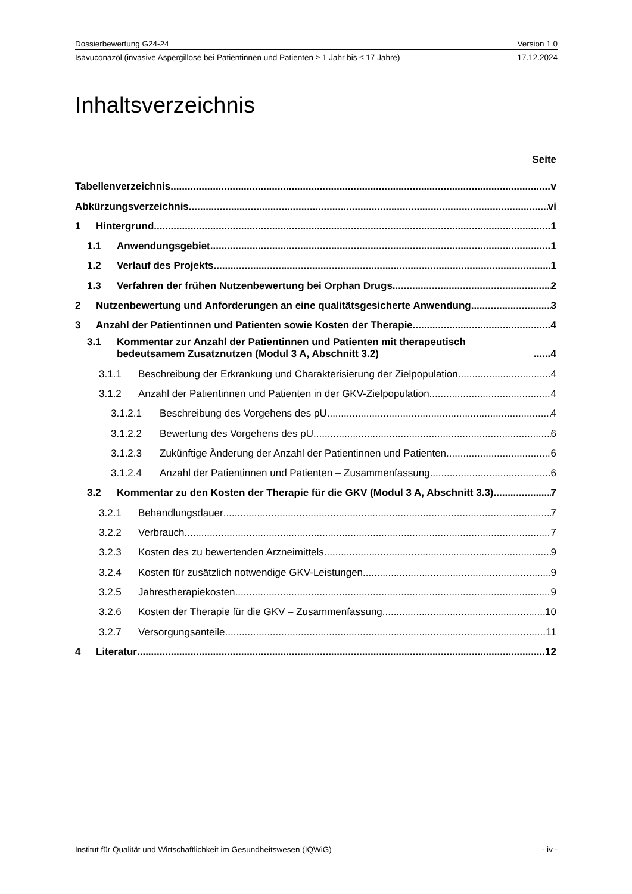Dossierbewertung G24-24 Version 1.0
Isavuconazol (invasive Aspergillose bei Patientinnen und Patienten ≥ 1 Jahr bis ≤ 17 Jahre) 17.12.2024
Inhaltsverzeichnis
Seite
Tabellenverzeichnis v
Abkürzungsverzeichnis vi
1 Hintergrund 1
1.1 Anwendungsgebiet 1
1.2 Verlauf des Projekts 1
1.3 Verfahren der frühen Nutzenbewertung bei Orphan Drugs 2
2 Nutzenbewertung und Anforderungen an eine qualitätsgesicherte Anwendung 3
3 Anzahl der Patientinnen und Patienten sowie Kosten der Therapie 4
3.1 Kommentar zur Anzahl der Patientinnen und Patienten mit therapeutisch bedeutsamem Zusatznutzen (Modul 3 A, Abschnitt 3.2) 4
3.1.1 Beschreibung der Erkrankung und Charakterisierung der Zielpopulation 4
3.1.2 Anzahl der Patientinnen und Patienten in der GKV-Zielpopulation 4
3.1.2.1 Beschreibung des Vorgehens des pU 4
3.1.2.2 Bewertung des Vorgehens des pU 6
3.1.2.3 Zukünftige Änderung der Anzahl der Patientinnen und Patienten 6
3.1.2.4 Anzahl der Patientinnen und Patienten – Zusammenfassung 6
3.2 Kommentar zu den Kosten der Therapie für die GKV (Modul 3 A, Abschnitt 3.3) 7
3.2.1 Behandlungsdauer 7
3.2.2 Verbrauch 7
3.2.3 Kosten des zu bewertenden Arzneimittels 9
3.2.4 Kosten für zusätzlich notwendige GKV-Leistungen 9
3.2.5 Jahrestherapiekosten 9
3.2.6 Kosten der Therapie für die GKV – Zusammenfassung 10
3.2.7 Versorgungsanteile 11
4 Literatur 12
Institut für Qualität und Wirtschaftlichkeit im Gesundheitswesen (IQWiG) - iv -